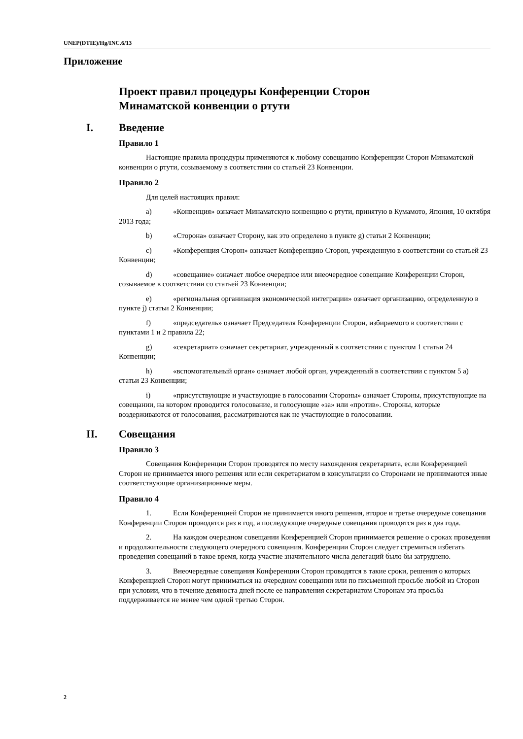UNEP(DTIE)/Hg/INC.6/13
Приложение
Проект правил процедуры Конференции Сторон
Минаматской конвенции о ртути
I. Введение
Правило 1
Настоящие правила процедуры применяются к любому совещанию Конференции Сторон Минаматской конвенции о ртути, созываемому в соответствии со статьей 23 Конвенции.
Правило 2
Для целей настоящих правил:
a) «Конвенция» означает Минаматскую конвенцию о ртути, принятую в Кумамото, Япония, 10 октября 2013 года;
b) «Сторона» означает Сторону, как это определено в пункте g) статьи 2 Конвенции;
c) «Конференция Сторон» означает Конференцию Сторон, учрежденную в соответствии со статьей 23 Конвенции;
d) «совещание» означает любое очередное или внеочередное совещание Конференции Сторон, созываемое в соответствии со статьей 23 Конвенции;
e) «региональная организация экономической интеграции» означает организацию, определенную в пункте j) статьи 2 Конвенции;
f) «председатель» означает Председателя Конференции Сторон, избираемого в соответствии с пунктами 1 и 2 правила 22;
g) «секретариат» означает секретариат, учрежденный в соответствии с пунктом 1 статьи 24 Конвенции;
h) «вспомогательный орган» означает любой орган, учрежденный в соответствии с пунктом 5 a) статьи 23 Конвенции;
i) «присутствующие и участвующие в голосовании Стороны» означает Стороны, присутствующие на совещании, на котором проводится голосование, и голосующие «за» или «против». Стороны, которые воздерживаются от голосования, рассматриваются как не участвующие в голосовании.
II. Совещания
Правило 3
Совещания Конференции Сторон проводятся по месту нахождения секретариата, если Конференцией Сторон не принимается иного решения или если секретариатом в консультации со Сторонами не принимаются иные соответствующие организационные меры.
Правило 4
1. Если Конференцией Сторон не принимается иного решения, второе и третье очередные совещания Конференции Сторон проводятся раз в год, а последующие очередные совещания проводятся раз в два года.
2. На каждом очередном совещании Конференцией Сторон принимается решение о сроках проведения и продолжительности следующего очередного совещания. Конференции Сторон следует стремиться избегать проведения совещаний в такое время, когда участие значительного числа делегаций было бы затруднено.
3. Внеочередные совещания Конференции Сторон проводятся в такие сроки, решения о которых Конференцией Сторон могут приниматься на очередном совещании или по письменной просьбе любой из Сторон при условии, что в течение девяноста дней после ее направления секретариатом Сторонам эта просьба поддерживается не менее чем одной третью Сторон.
2